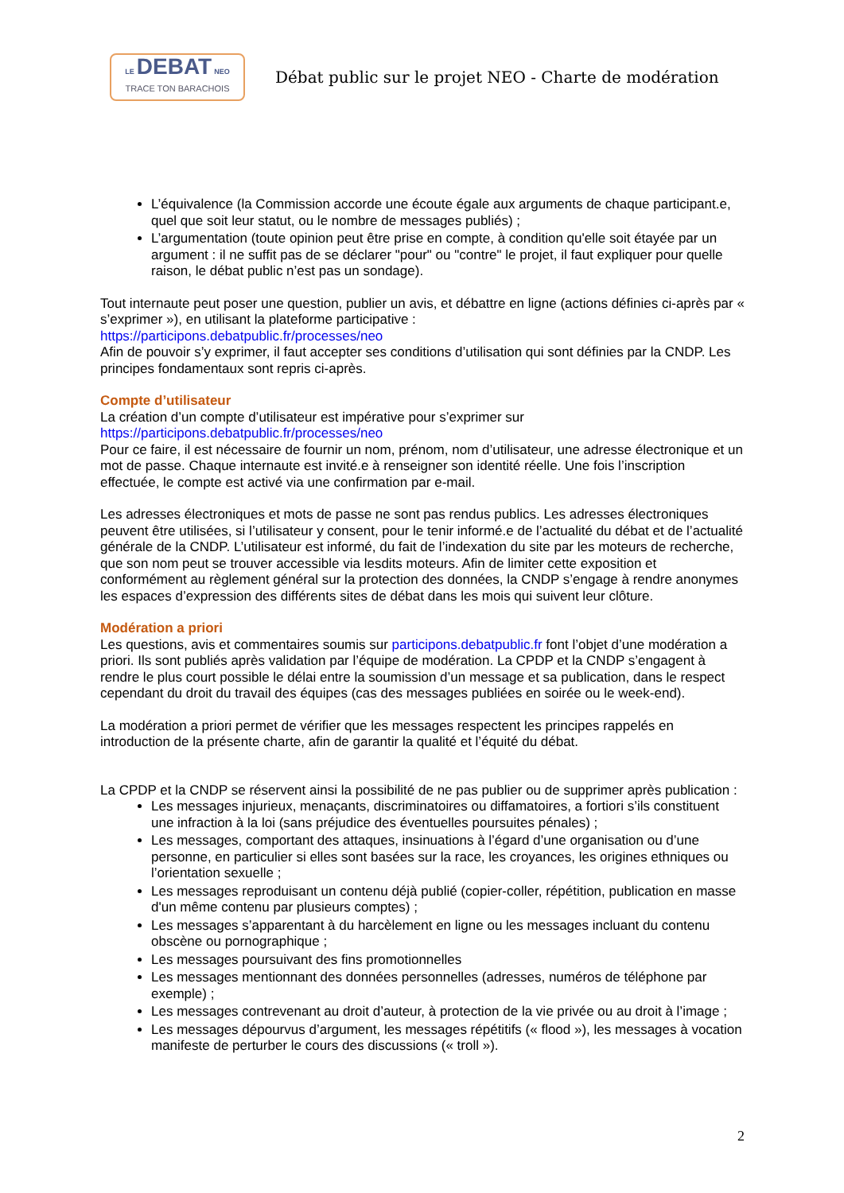LE DEBAT NEO
TRACE TON BARACHOIS
Débat public sur le projet NEO - Charte de modération
L’équivalence (la Commission accorde une écoute égale aux arguments de chaque participant.e, quel que soit leur statut, ou le nombre de messages publiés) ;
L’argumentation (toute opinion peut être prise en compte, à condition qu'elle soit étayée par un argument : il ne suffit pas de se déclarer "pour" ou "contre" le projet, il faut expliquer pour quelle raison, le débat public n’est pas un sondage).
Tout internaute peut poser une question, publier un avis, et débattre en ligne (actions définies ci-après par « s’exprimer »), en utilisant la plateforme participative :
https://participons.debatpublic.fr/processes/neo
Afin de pouvoir s’y exprimer, il faut accepter ses conditions d’utilisation qui sont définies par la CNDP. Les principes fondamentaux sont repris ci-après.
Compte d’utilisateur
La création d’un compte d’utilisateur est impérative pour s’exprimer sur
https://participons.debatpublic.fr/processes/neo
Pour ce faire, il est nécessaire de fournir un nom, prénom, nom d’utilisateur, une adresse électronique et un mot de passe. Chaque internaute est invité.e à renseigner son identité réelle. Une fois l’inscription effectuée, le compte est activé via une confirmation par e-mail.
Les adresses électroniques et mots de passe ne sont pas rendus publics. Les adresses électroniques peuvent être utilisées, si l’utilisateur y consent, pour le tenir informé.e de l’actualité du débat et de l’actualité générale de la CNDP. L’utilisateur est informé, du fait de l’indexation du site par les moteurs de recherche, que son nom peut se trouver accessible via lesdits moteurs. Afin de limiter cette exposition et conformément au règlement général sur la protection des données, la CNDP s’engage à rendre anonymes les espaces d’expression des différents sites de débat dans les mois qui suivent leur clôture.
Modération a priori
Les questions, avis et commentaires soumis sur participons.debatpublic.fr font l’objet d’une modération a priori. Ils sont publiés après validation par l’équipe de modération. La CPDP et la CNDP s’engagent à rendre le plus court possible le délai entre la soumission d’un message et sa publication, dans le respect cependant du droit du travail des équipes (cas des messages publiées en soirée ou le week-end).
La modération a priori permet de vérifier que les messages respectent les principes rappelés en introduction de la présente charte, afin de garantir la qualité et l’équité du débat.
La CPDP et la CNDP se réservent ainsi la possibilité de ne pas publier ou de supprimer après publication :
Les messages injurieux, menaçants, discriminatoires ou diffamatoires, a fortiori s’ils constituent une infraction à la loi (sans préjudice des éventuelles poursuites pénales) ;
Les messages, comportant des attaques, insinuations à l’égard d’une organisation ou d’une personne, en particulier si elles sont basées sur la race, les croyances, les origines ethniques ou l’orientation sexuelle ;
Les messages reproduisant un contenu déjà publié (copier-coller, répétition, publication en masse d'un même contenu par plusieurs comptes) ;
Les messages s’apparentant à du harcèlement en ligne ou les messages incluant du contenu obscène ou pornographique ;
Les messages poursuivant des fins promotionnelles
Les messages mentionnant des données personnelles (adresses, numéros de téléphone par exemple) ;
Les messages contrevenant au droit d’auteur, à protection de la vie privée ou au droit à l’image ;
Les messages dépourvus d’argument, les messages répétitifs (« flood »), les messages à vocation manifeste de perturber le cours des discussions (« troll »).
2